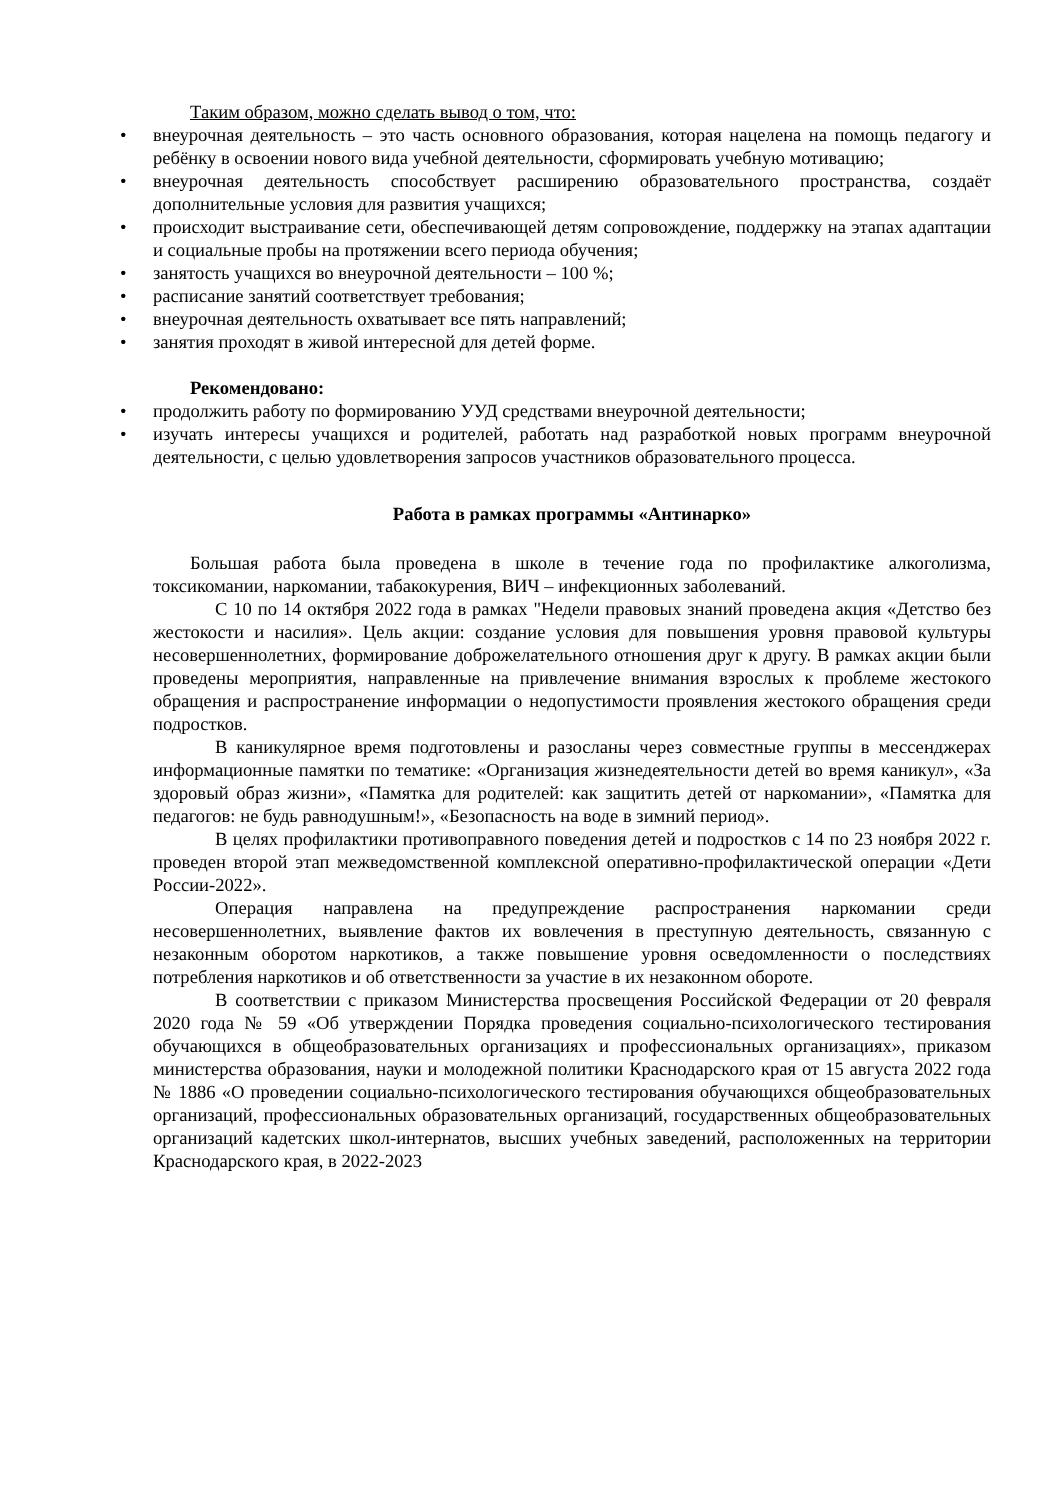Таким образом, можно сделать вывод о том, что:
• внеурочная деятельность – это часть основного образования, которая нацелена на помощь педагогу и ребёнку в освоении нового вида учебной деятельности, сформировать учебную мотивацию;
• внеурочная деятельность способствует расширению образовательного пространства, создаёт дополнительные условия для развития учащихся;
• происходит выстраивание сети, обеспечивающей детям сопровождение, поддержку на этапах адаптации и социальные пробы на протяжении всего периода обучения;
• занятость учащихся во внеурочной деятельности – 100 %;
• расписание занятий соответствует требования;
• внеурочная деятельность охватывает все пять направлений;
• занятия проходят в живой интересной для детей форме.
Рекомендовано:
• продолжить работу по формированию УУД средствами внеурочной деятельности;
• изучать интересы учащихся и родителей, работать над разработкой новых программ внеурочной деятельности, с целью удовлетворения запросов участников образовательного процесса.
Работа в рамках программы «Антинарко»
Большая работа была проведена в школе в течение года по профилактике алкоголизма, токсикомании, наркомании, табакокурения, ВИЧ – инфекционных заболеваний.
С 10 по 14 октября 2022 года в рамках "Недели правовых знаний проведена акция «Детство без жестокости и насилия». Цель акции: создание условия для повышения уровня правовой культуры несовершеннолетних, формирование доброжелательного отношения друг к другу. В рамках акции были проведены мероприятия, направленные на привлечение внимания взрослых к проблеме жестокого обращения и распространение информации о недопустимости проявления жестокого обращения среди подростков.
В каникулярное время подготовлены и разосланы через совместные группы в мессенджерах информационные памятки по тематике: «Организация жизнедеятельности детей во время каникул», «За здоровый образ жизни», «Памятка для родителей: как защитить детей от наркомании», «Памятка для педагогов: не будь равнодушным!», «Безопасность на воде в зимний период».
В целях профилактики противоправного поведения детей и подростков с 14 по 23 ноября 2022 г. проведен второй этап межведомственной комплексной оперативно-профилактической операции «Дети России-2022».
Операция направлена на предупреждение распространения наркомании среди несовершеннолетних, выявление фактов их вовлечения в преступную деятельность, связанную с незаконным оборотом наркотиков, а также повышение уровня осведомленности о последствиях потребления наркотиков и об ответственности за участие в их незаконном обороте.
В соответствии с приказом Министерства просвещения Российской Федерации от 20 февраля 2020 года № 59 «Об утверждении Порядка проведения социально-психологического тестирования обучающихся в общеобразовательных организациях и профессиональных организациях», приказом министерства образования, науки и молодежной политики Краснодарского края от 15 августа 2022 года № 1886 «О проведении социально-психологического тестирования обучающихся общеобразовательных организаций, профессиональных образовательных организаций, государственных общеобразовательных организаций кадетских школ-интернатов, высших учебных заведений, расположенных на территории Краснодарского края, в 2022-2023